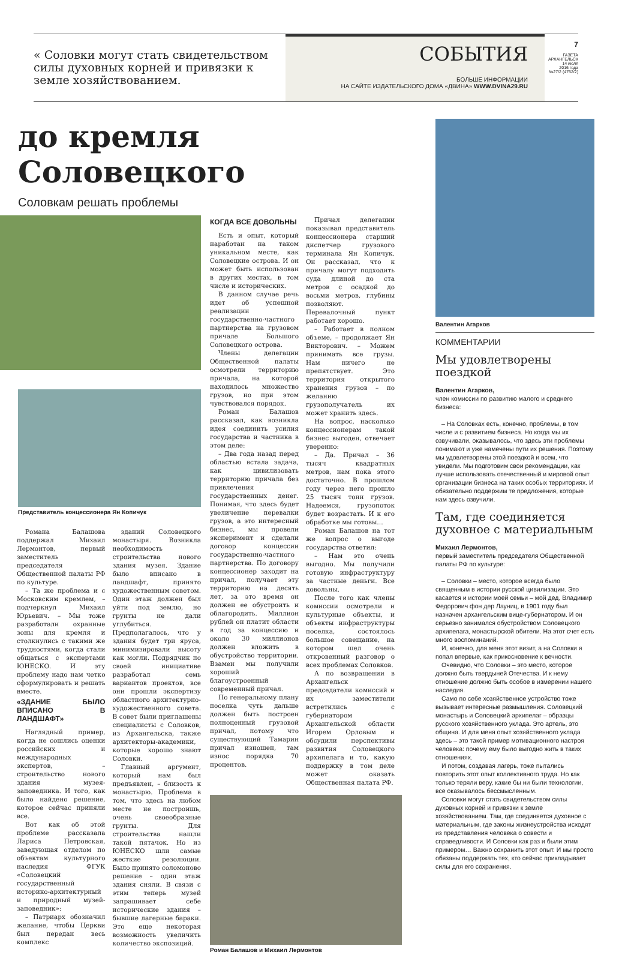« Соловки могут стать свидетельством силы духовных корней и привязки к земле хозяйствованием.
СОБЫТИЯ
БОЛЬШЕ ИНФОРМАЦИИ
НА САЙТЕ ИЗДАТЕЛЬСКОГО ДОМА «ДВИНА» WWW.DVINA29.RU
7
ГАЗЕТА
АРХАНГЕЛЬСК
14 июля
2016 года
№27/2 (4752/2)
до кремля Соловецкого
Соловкам решать проблемы
Представитель концессионера Ян Копичук
Романа Балашова поддержал Михаил Лермонтов, первый заместитель председателя Общественной палаты РФ по культуре.
– Та же проблема и с Московским кремлем, – подчеркнул Михаил Юрьевич. – Мы тоже разработали охранные зоны для кремля и столкнулись с такими же трудностями, когда стали общаться с экспертами ЮНЕСКО. И эту проблему надо нам четко сформулировать и решать вместе.
«ЗДАНИЕ БЫЛО ВПИСАНО В ЛАНДШАФТ»
Наглядный пример, когда не сошлись оценки российских и международных экспертов, – строительство нового здания музея-заповедника. И того, как было найдено решение, которое сейчас приняли все.
Вот как об этой проблеме рассказала Лариса Петровская, заведующая отделом по объектам культурного наследия ФГУК «Соловецкий государственный историко-архитектурный и природный музей-заповедник»:
– Патриарх обозначил желание, чтобы Церкви был передан весь комплекс
зданий Соловецкого монастыря. Возникла необходимость строительства нового здания музея. Здание было вписано в ландшафт, принято художественным советом. Один этаж должен был уйти под землю, но грунты не дали углубиться. Предполагалось, что у здания будет три яруса, минимизировали высоту как могли. Подрядчик по своей инициативе разработал семь вариантов проектов, все они прошли экспертизу областного архитектурно-художественного совета. В совет были приглашены специалисты с Соловков, из Архангельска, также архитекторы-академики, которые хорошо знают Соловки.
Главный аргумент, который нам был предъявлен, – близость к монастырю. Проблема в том, что здесь на любом месте не построишь, очень своеобразные грунты. Для строительства нашли такой пятачок. Но из ЮНЕСКО шли самые жесткие резолюции. Было принято соломоново решение – один этаж здания сняли. В связи с этим теперь музей запрашивает себе исторические здания – бывшие лагерные бараки. Это еще некоторая возможность увеличить количество экспозиций.
КОГДА ВСЕ ДОВОЛЬНЫ
Есть и опыт, который наработан на таком уникальном месте, как Соловецкие острова. И он может быть использован в других местах, в том числе и исторических.
В данном случае речь идет об успешной реализации государственно-частного партнерства на грузовом причале Большого Соловецкого острова.
Члены делегации Общественной палаты осмотрели территорию причала, на которой находилось множество грузов, но при этом чувствовался порядок.
Роман Балашов рассказал, как возникла идея соединить усилия государства и частника в этом деле:
– Два года назад перед областью встала задача, как цивилизовать территорию причала без привлечения государственных денег. Понимая, что здесь будет увеличение перевалки грузов, а это интересный бизнес, мы провели эксперимент и сделали договор концессии государственно-частного партнерства. По договору концессионер заходит на причал, получает эту территорию на десять лет, за это время он должен ее обустроить и облагородить. Миллион рублей он платит области в год за концессию и около 30 миллионов должен вложить в обустройство территории. Взамен мы получили хороший благоустроенный современный причал.
По генеральному плану поселка чуть дальше должен быть построен полноценный грузовой причал, потому что существующий Тамарин причал изношен, там износ порядка 70 процентов.
Причал делегации показывал представитель концессионера старший диспетчер грузового терминала Ян Копичук. Он рассказал, что к причалу могут подходить суда длиной до ста метров с осадкой до восьми метров, глубины позволяют. Перевалочный пункт работает хорошо.
– Работает в полном объеме, – продолжает Ян Викторович. – Можем принимать все грузы. Нам ничего не препятствует. Это территория открытого хранения грузов – по желанию грузополучатель их может хранить здесь.
На вопрос, насколько концессионерам такой бизнес выгоден, отвечает уверенно:
– Да. Причал – 36 тысяч квадратных метров, нам пока этого достаточно. В прошлом году через него прошло 25 тысяч тонн грузов. Надеемся, грузопоток будет возрастать. И к его обработке мы готовы…
Роман Балашов на тот же вопрос о выгоде государства ответил:
– Нам это очень выгодно. Мы получили готовую инфраструктуру за частные деньги. Все довольны.
После того как члены комиссии осмотрели и культурные объекты, и объекты инфраструктуры поселка, состоялось большое совещание, на котором шел очень откровенный разговор о всех проблемах Соловков.
А по возвращении в Архангельск председатели комиссий и их заместители встретились с губернатором Архангельской области Игорем Орловым и обсудили перспективы развития Соловецкого архипелага и то, какую поддержку в том деле может оказать Общественная палата РФ.
Роман Балашов и Михаил Лермонтов
Валентин Агарков
КОММЕНТАРИИ
Мы удовлетворены поездкой
Валентин Агарков,
член комиссии по развитию малого и среднего бизнеса:
– На Соловках есть, конечно, проблемы, в том числе и с развитием бизнеса. Но когда мы их озвучивали, оказывалось, что здесь эти проблемы понимают и уже намечены пути их решения. Поэтому мы удовлетворены этой поездкой и всем, что увидели. Мы подготовим свои рекомендации, как лучше использовать отечественный и мировой опыт организации бизнеса на таких особых территориях. И обязательно поддержим те предложения, которые нам здесь озвучили.
Там, где соединяется духовное с материальным
Михаил Лермонтов,
первый заместитель председателя Общественной палаты РФ по культуре:
– Соловки – место, которое всегда было священным в истории русской цивилизации. Это касается и истории моей семьи – мой дед, Владимир Федорович фон дер Лауниц, в 1901 году был назначен архангельским вице-губернатором. И он серьезно занимался обустройством Соловецкого архипелага, монастырской обители. На этот счет есть много воспоминаний.
И, конечно, для меня этот визит, а на Соловки я попал впервые, как прикосновение к вечности.
Очевидно, что Соловки – это место, которое должно быть твердыней Отечества. И к нему отношение должно быть особое в измерении нашего наследия.
Само по себе хозяйственное устройство тоже вызывает интересные размышления. Соловецкий монастырь и Соловецкий архипелаг – образцы русского хозяйственного уклада. Это артель, это община. И для меня опыт хозяйственного уклада здесь – это такой пример мотивационного настроя человека: почему ему было выгодно жить в таких отношениях.
И потом, создавая лагерь, тоже пытались повторить этот опыт коллективного труда. Но как только теряли веру, какие бы ни были технологии, все оказывалось бессмысленным.
Соловки могут стать свидетельством силы духовных корней и привязки к земле хозяйствованием. Там, где соединяется духовное с материальным, где законы жизнеустройства исходят из представления человека о совести и справедливости. И Соловки как раз и были этим примером… Важно сохранить этот опыт. И мы просто обязаны поддержать тех, кто сейчас прикладывает силы для его сохранения.